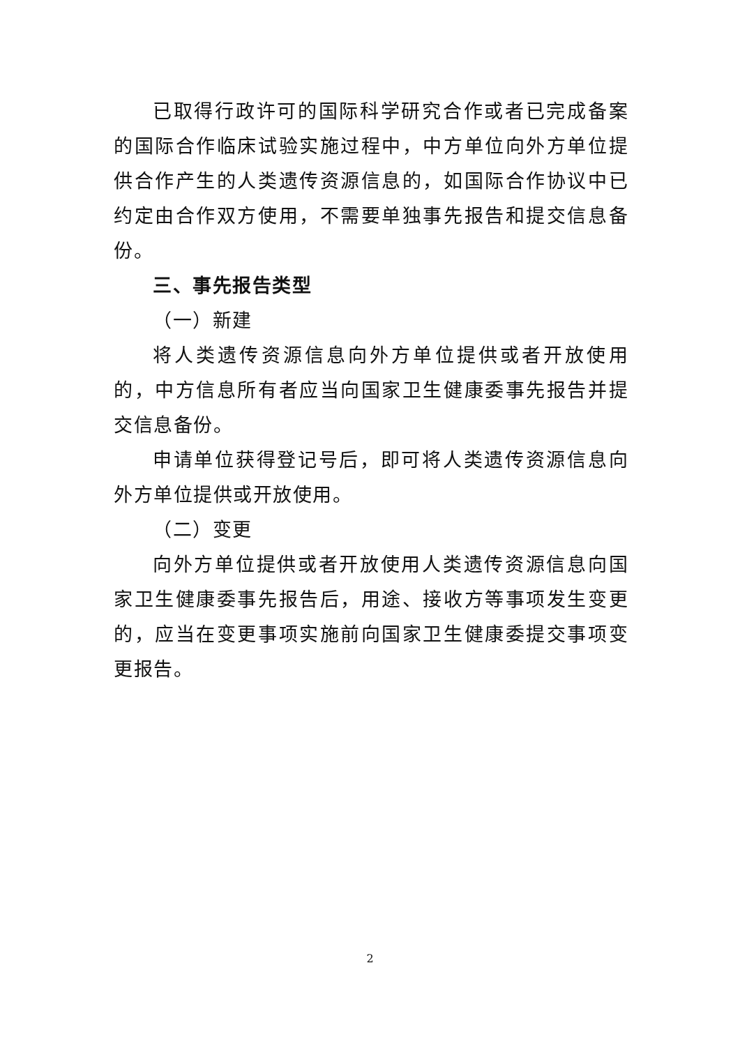已取得行政许可的国际科学研究合作或者已完成备案的国际合作临床试验实施过程中，中方单位向外方单位提供合作产生的人类遗传资源信息的，如国际合作协议中已约定由合作双方使用，不需要单独事先报告和提交信息备份。
三、事先报告类型
（一）新建
将人类遗传资源信息向外方单位提供或者开放使用的，中方信息所有者应当向国家卫生健康委事先报告并提交信息备份。
申请单位获得登记号后，即可将人类遗传资源信息向外方单位提供或开放使用。
（二）变更
向外方单位提供或者开放使用人类遗传资源信息向国家卫生健康委事先报告后，用途、接收方等事项发生变更的，应当在变更事项实施前向国家卫生健康委提交事项变更报告。
2